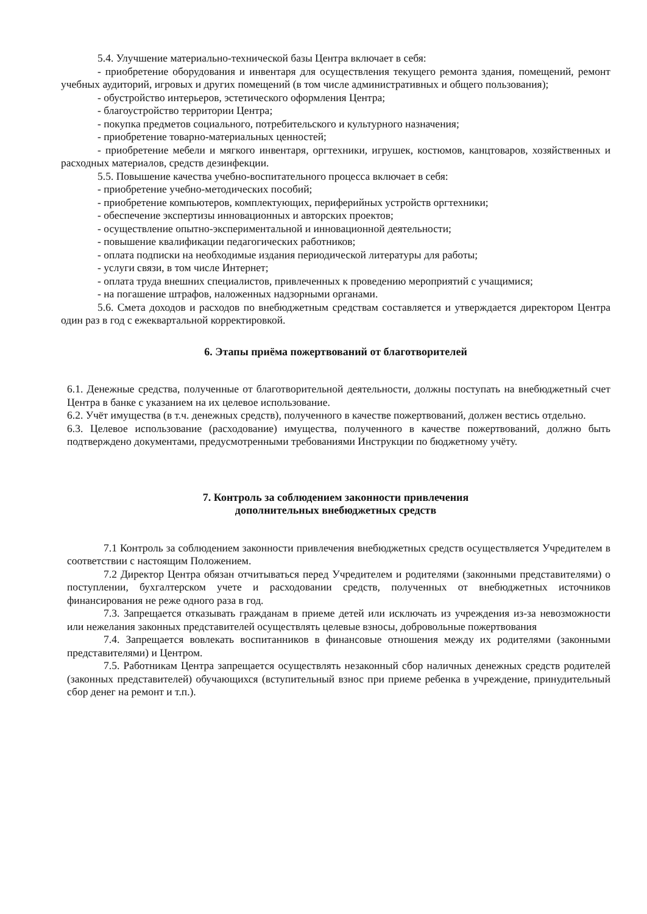5.4. Улучшение материально-технической базы Центра включает в себя:
- приобретение оборудования и инвентаря для осуществления текущего ремонта здания, помещений, ремонт учебных аудиторий, игровых и других помещений (в том числе административных и общего пользования);
- обустройство интерьеров, эстетического оформления Центра;
- благоустройство территории Центра;
- покупка предметов социального, потребительского и культурного назначения;
- приобретение товарно-материальных ценностей;
- приобретение мебели и мягкого инвентаря, оргтехники, игрушек, костюмов, канцтоваров, хозяйственных и расходных материалов, средств дезинфекции.
5.5. Повышение качества учебно-воспитательного процесса включает в себя:
- приобретение учебно-методических пособий;
- приобретение компьютеров, комплектующих, периферийных устройств оргтехники;
- обеспечение экспертизы инновационных и авторских проектов;
- осуществление опытно-экспериментальной и инновационной деятельности;
- повышение квалификации педагогических работников;
- оплата подписки на необходимые издания периодической литературы для работы;
- услуги связи, в том числе Интернет;
- оплата труда внешних специалистов, привлеченных к проведению мероприятий с учащимися;
- на погашение штрафов, наложенных надзорными органами.
5.6. Смета доходов и расходов по внебюджетным средствам составляется и утверждается директором Центра один раз в год с ежеквартальной корректировкой.
6. Этапы приёма пожертвований от благотворителей
6.1. Денежные средства, полученные от благотворительной деятельности, должны поступать на внебюджетный счет Центра в банке с указанием на их целевое использование.
6.2. Учёт имущества (в т.ч. денежных средств), полученного в качестве пожертвований, должен вестись отдельно.
6.3. Целевое использование (расходование) имущества, полученного в качестве пожертвований, должно быть подтверждено документами, предусмотренными требованиями Инструкции по бюджетному учёту.
7. Контроль за соблюдением законности привлечения
дополнительных внебюджетных средств
7.1 Контроль за соблюдением законности привлечения внебюджетных средств осуществляется Учредителем в соответствии с настоящим Положением.
7.2 Директор Центра обязан отчитываться перед Учредителем и родителями (законными представителями) о поступлении, бухгалтерском учете и расходовании средств, полученных от внебюджетных источников финансирования не реже одного раза в год.
7.3. Запрещается отказывать гражданам в приеме детей или исключать из учреждения из-за невозможности или нежелания законных представителей осуществлять целевые взносы, добровольные пожертвования
7.4. Запрещается вовлекать воспитанников в финансовые отношения между их родителями (законными представителями) и Центром.
7.5. Работникам Центра запрещается осуществлять незаконный сбор наличных денежных средств родителей (законных представителей) обучающихся (вступительный взнос при приеме ребенка в учреждение, принудительный сбор денег на ремонт и т.п.).